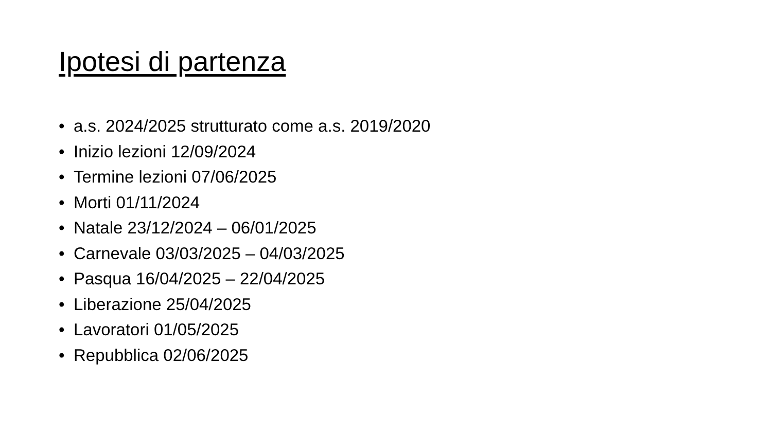Ipotesi di partenza
• a.s. 2024/2025 strutturato come a.s. 2019/2020
• Inizio lezioni 12/09/2024
• Termine lezioni 07/06/2025
• Morti 01/11/2024
• Natale 23/12/2024 – 06/01/2025
• Carnevale 03/03/2025 – 04/03/2025
• Pasqua 16/04/2025 – 22/04/2025
• Liberazione 25/04/2025
• Lavoratori 01/05/2025
• Repubblica 02/06/2025